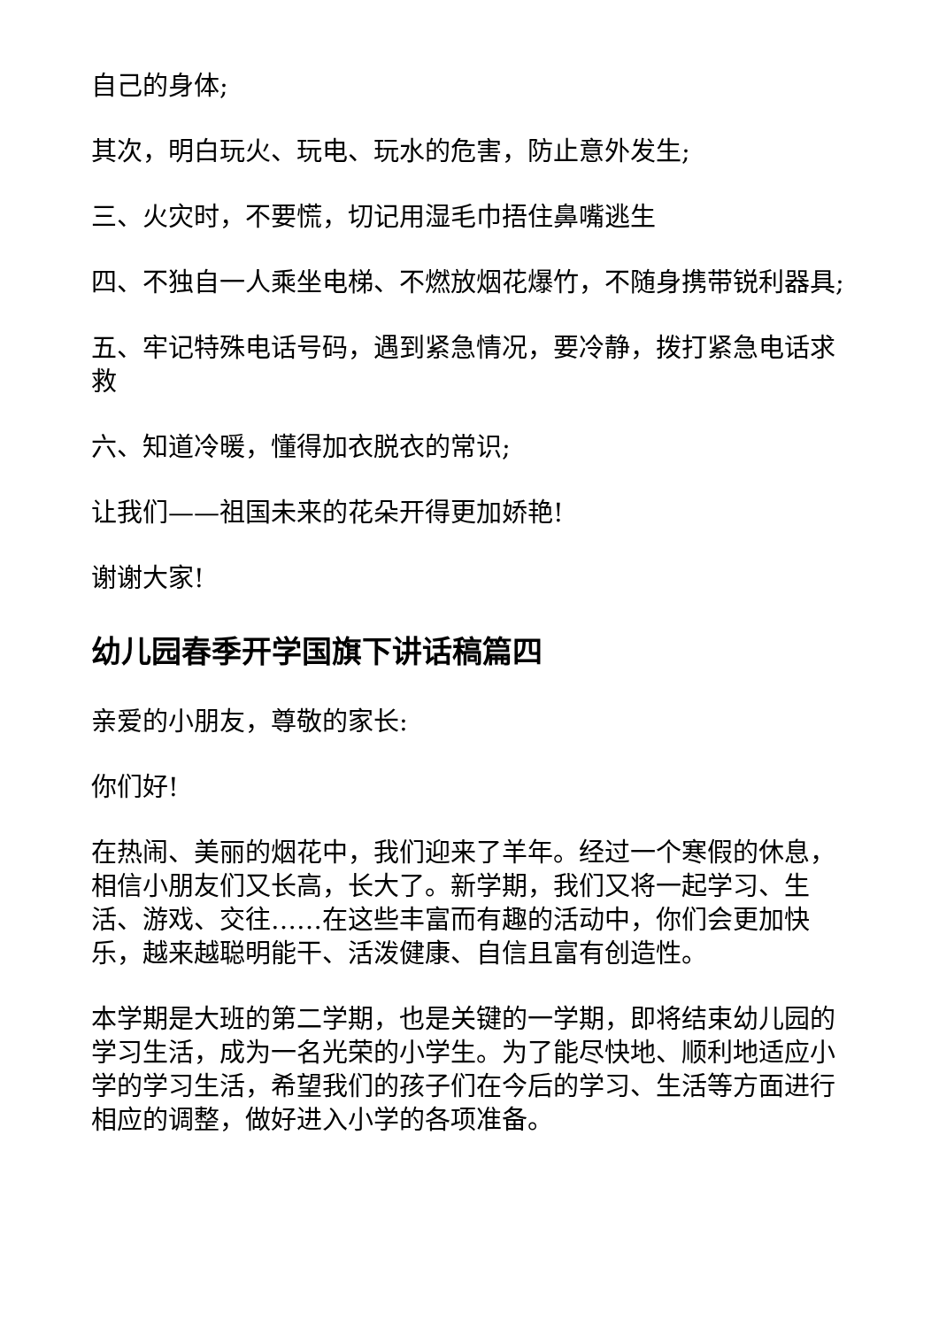自己的身体;
其次，明白玩火、玩电、玩水的危害，防止意外发生;
三、火灾时，不要慌，切记用湿毛巾捂住鼻嘴逃生
四、不独自一人乘坐电梯、不燃放烟花爆竹，不随身携带锐利器具;
五、牢记特殊电话号码，遇到紧急情况，要冷静，拨打紧急电话求救
六、知道冷暖，懂得加衣脱衣的常识;
让我们——祖国未来的花朵开得更加娇艳!
谢谢大家!
幼儿园春季开学国旗下讲话稿篇四
亲爱的小朋友，尊敬的家长:
你们好!
在热闹、美丽的烟花中，我们迎来了羊年。经过一个寒假的休息，相信小朋友们又长高，长大了。新学期，我们又将一起学习、生活、游戏、交往……在这些丰富而有趣的活动中，你们会更加快乐，越来越聪明能干、活泼健康、自信且富有创造性。
本学期是大班的第二学期，也是关键的一学期，即将结束幼儿园的学习生活，成为一名光荣的小学生。为了能尽快地、顺利地适应小学的学习生活，希望我们的孩子们在今后的学习、生活等方面进行相应的调整，做好进入小学的各项准备。